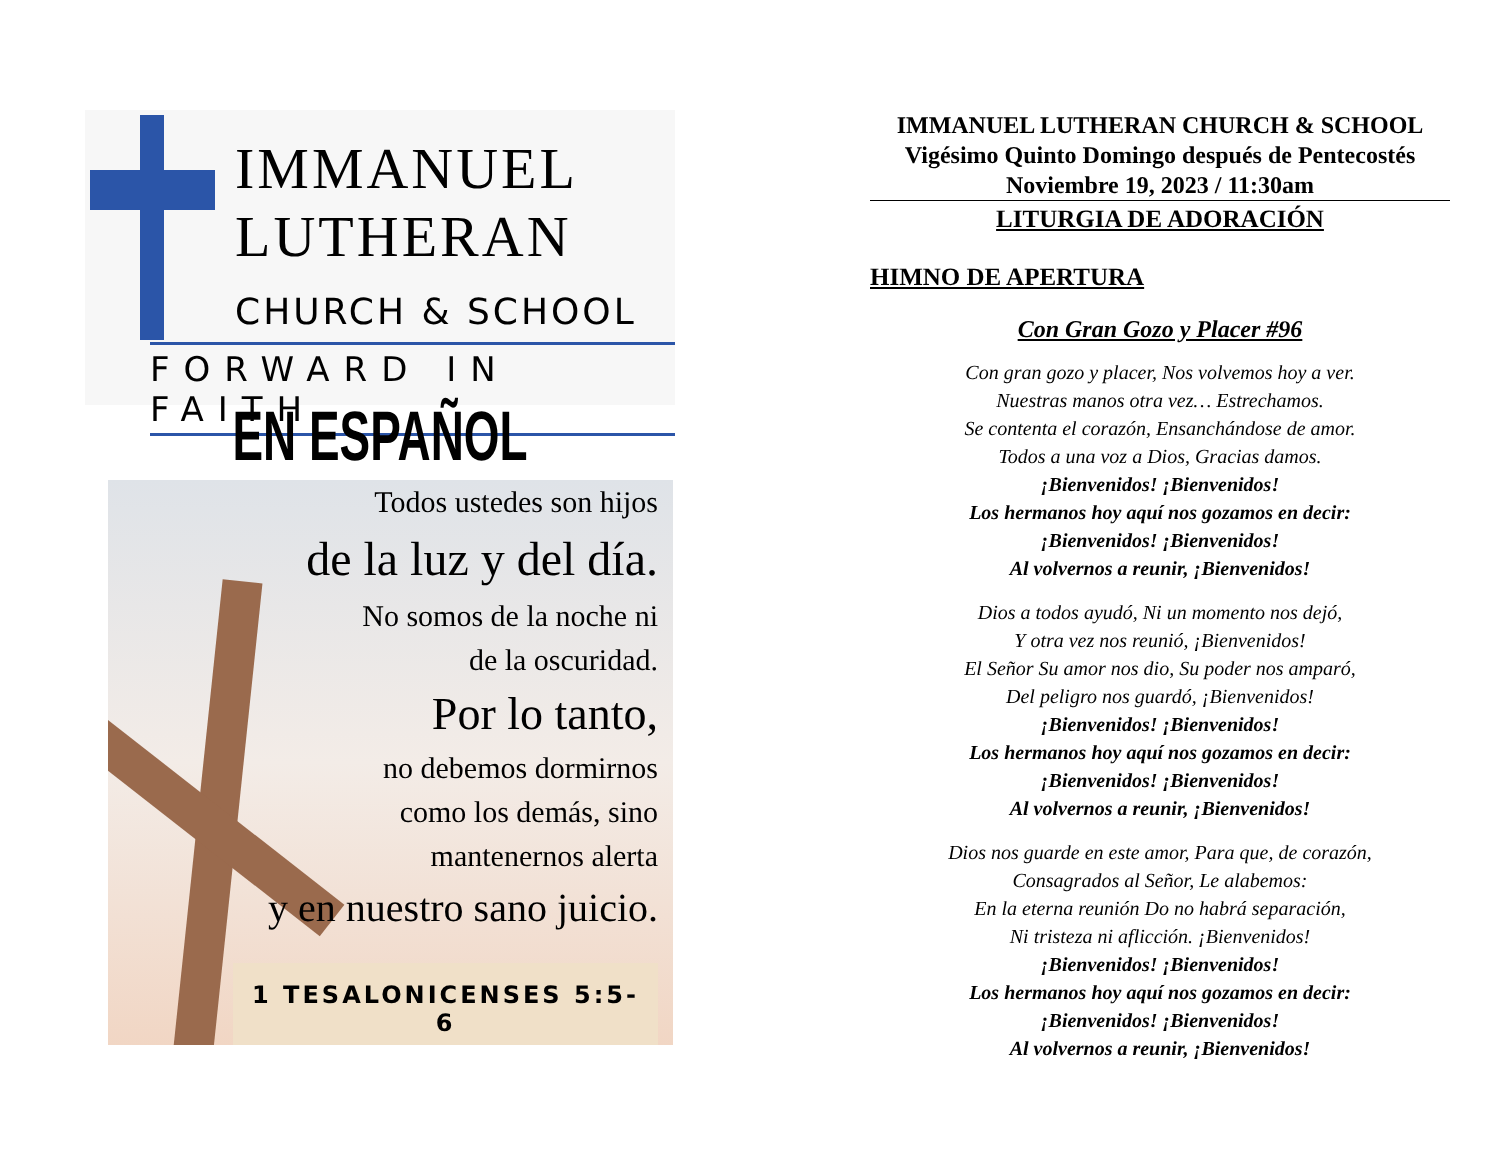IMMANUEL
LUTHERAN
CHURCH & SCHOOL
FORWARD IN FAITH
EN ESPAÑOL
Todos ustedes son hijos
de la luz y del día.
No somos de la noche ni
de la oscuridad.
Por lo tanto,
no debemos dormirnos
como los demás, sino
mantenernos alerta
y en nuestro sano juicio.
1 TESALONICENSES 5:5-6
IMMANUEL LUTHERAN CHURCH & SCHOOL
Vigésimo Quinto Domingo después de Pentecostés
Noviembre 19, 2023 / 11:30am
LITURGIA DE ADORACIÓN
HIMNO DE APERTURA
Con Gran Gozo y Placer #96
Con gran gozo y placer, Nos volvemos hoy a ver.
Nuestras manos otra vez… Estrechamos.
Se contenta el corazón, Ensanchándose de amor.
Todos a una voz a Dios, Gracias damos.
¡Bienvenidos! ¡Bienvenidos!
Los hermanos hoy aquí nos gozamos en decir:
¡Bienvenidos! ¡Bienvenidos!
Al volvernos a reunir, ¡Bienvenidos!
Dios a todos ayudó, Ni un momento nos dejó,
Y otra vez nos reunió, ¡Bienvenidos!
El Señor Su amor nos dio, Su poder nos amparó,
Del peligro nos guardó, ¡Bienvenidos!
¡Bienvenidos! ¡Bienvenidos!
Los hermanos hoy aquí nos gozamos en decir:
¡Bienvenidos! ¡Bienvenidos!
Al volvernos a reunir, ¡Bienvenidos!
Dios nos guarde en este amor, Para que, de corazón,
Consagrados al Señor, Le alabemos:
En la eterna reunión Do no habrá separación,
Ni tristeza ni aflicción. ¡Bienvenidos!
¡Bienvenidos! ¡Bienvenidos!
Los hermanos hoy aquí nos gozamos en decir:
¡Bienvenidos! ¡Bienvenidos!
Al volvernos a reunir, ¡Bienvenidos!